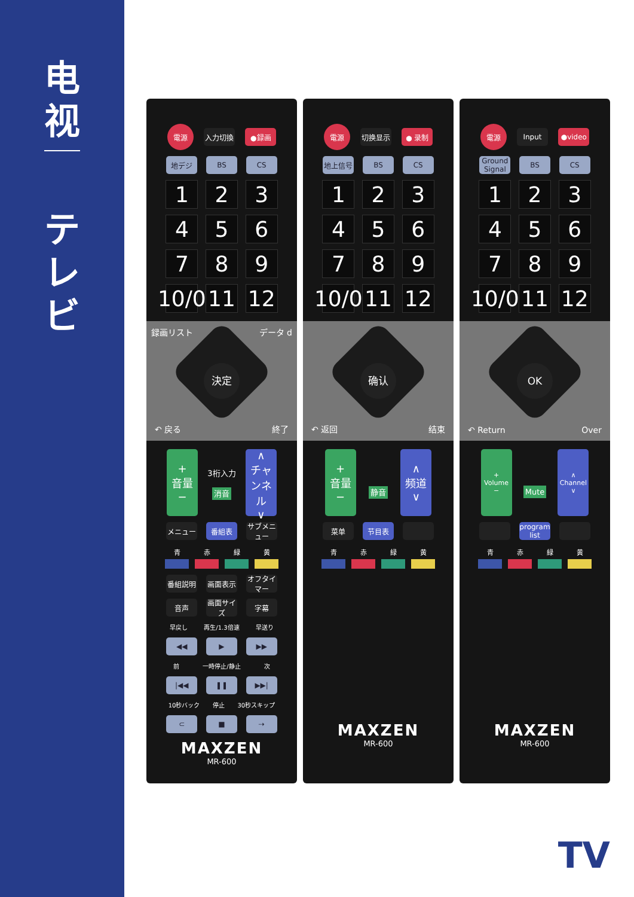电
视
テ
レ
ビ
電源
入力切換 ●録画
地デジ BS CS
1 2 3
4 5 6
7 8 9
10/0
11 12
録画リスト データ d
決定
↶ 戻る 終了
+
音量
−
3桁入力
消音
∧
チャンネル
∨
メニュー 番組表
サブメニュー
青 赤 緑 黄
番組説明 画面表示
オフタイマー
音声
画面サイズ
字幕
早戻し 再生/1.3倍速 早送り
◀◀ ▶ ▶▶
前 一時停止/静止 次
|◀◀ ❚❚ ▶▶|
10秒バック 停止 30秒スキップ
⊂ ■ ⇢
MAXZEN
MR-600
電源
切换显示 ● 录制
地上信号 BS CS
1 2 3
4 5 6
7 8 9
10/0
11 12
确认
↶ 返回 结束
+
音量
−
静音
∧
频道
∨
菜单 节目表
青 赤 緑 黄
MAXZEN
MR-600
電源
Input ●video
Ground Signal
BS CS
1 2 3
4 5 6
7 8 9
10/0
11 12
OK
↶ Return Over
+
Volume
−
Mute
∧
Channel
∨
program list
青 赤 緑 黄
MAXZEN
MR-600
TV